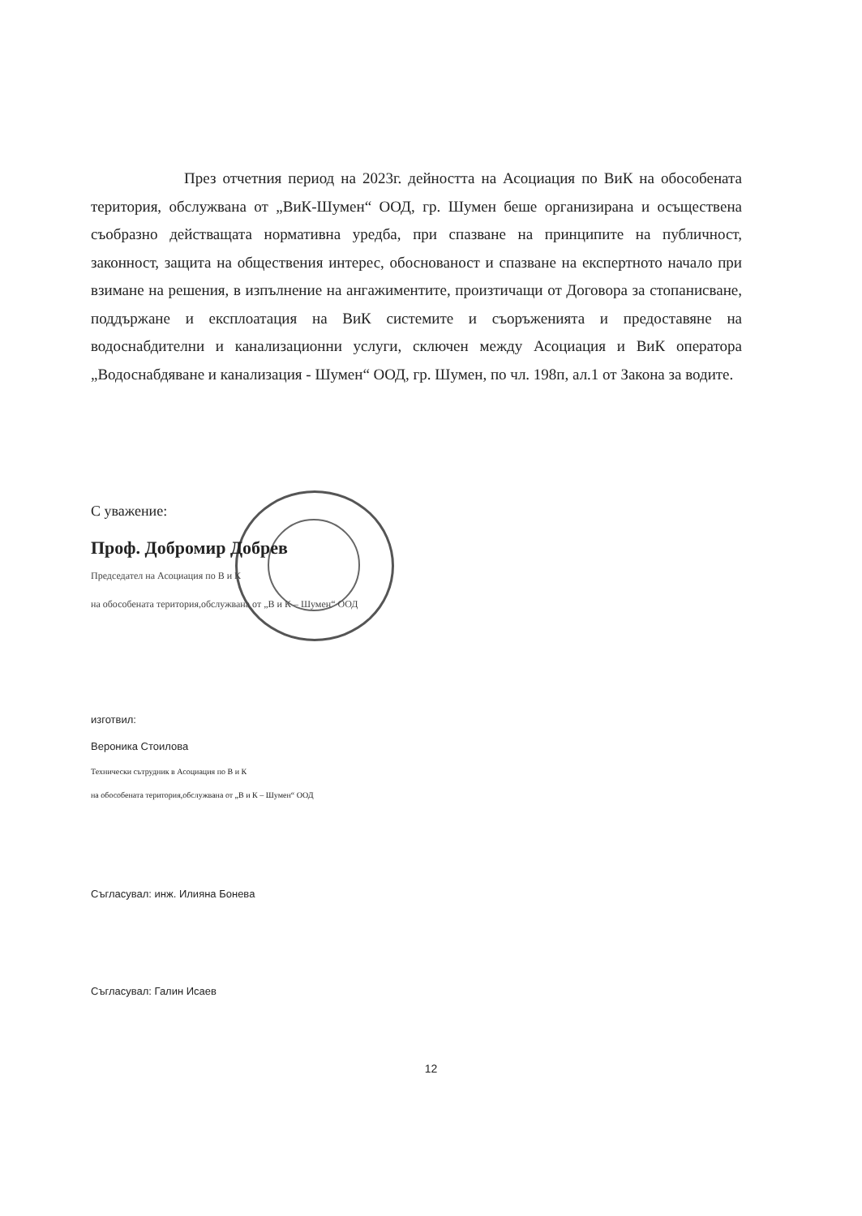През отчетния период на 2023г. дейността на Асоциация по ВиК на обособената територия, обслужвана от „ВиК-Шумен“ ООД, гр. Шумен беше организирана и осъществена съобразно действащата нормативна уредба, при спазване на принципите на публичност, законност, защита на обществения интерес, обоснованост и спазване на експертното начало при взимане на решения, в изпълнение на ангажиментите, произтичащи от Договора за стопанисване, поддържане и експлоатация на ВиК системите и съоръженията и предоставяне на водоснабдителни и канализационни услуги, сключен между Асоциация и ВиК оператора „Водоснабдяване и канализация - Шумен“ ООД, гр. Шумен, по чл. 198п, ал.1 от Закона за водите.
С уважение:
Проф. Добромир Добрев
Председател на Асоциация по В и К
на обособената територия,обслужвана от „В и К – Шумен“ ООД
изготвил:
Вероника Стоилова
Технически сътрудник в Асоциация по В и К
на обособената територия,обслужвана от „В и К – Шумен“ ООД
Съгласувал: инж. Илияна Бонева
Съгласувал: Галин Исаев
12